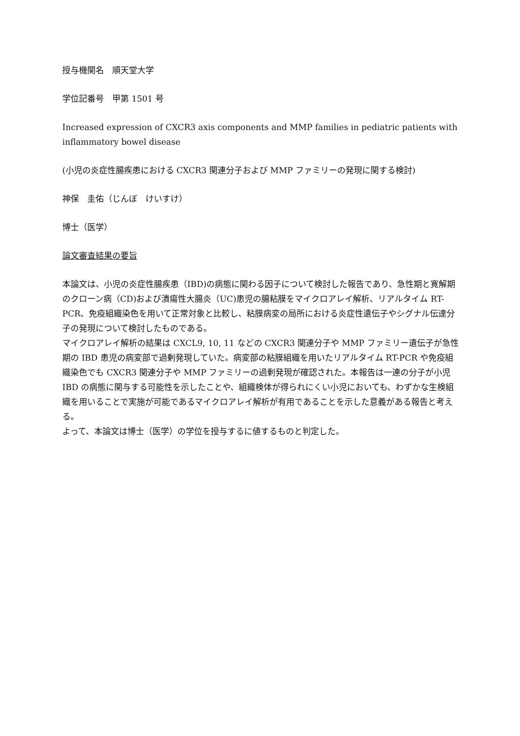授与機関名　順天堂大学
学位記番号　甲第 1501 号
Increased expression of CXCR3 axis components and MMP families in pediatric patients with inflammatory bowel disease
(小児の炎症性腸疾患における CXCR3 関連分子および MMP ファミリーの発現に関する検討)
神保　圭佑（じんぼ　けいすけ）
博士（医学）
論文審査結果の要旨
本論文は、小児の炎症性腸疾患（IBD)の病態に関わる因子について検討した報告であり、急性期と寛解期のクローン病（CD)および潰瘍性大腸炎（UC)患児の腸粘膜をマイクロアレイ解析、リアルタイム RT-PCR、免疫組織染色を用いて正常対象と比較し、粘膜病変の局所における炎症性遺伝子やシグナル伝達分子の発現について検討したものである。
マイクロアレイ解析の結果は CXCL9, 10, 11 などの CXCR3 関連分子や MMP ファミリー遺伝子が急性期の IBD 患児の病変部で過剰発現していた。病変部の粘膜組織を用いたリアルタイム RT-PCR や免疫組織染色でも CXCR3 関連分子や MMP ファミリーの過剰発現が確認された。本報告は一連の分子が小児 IBD の病態に関与する可能性を示したことや、組織検体が得られにくい小児においても、わずかな生検組織を用いることで実施が可能であるマイクロアレイ解析が有用であることを示した意義がある報告と考える。
よって、本論文は博士（医学）の学位を授与するに値するものと判定した。